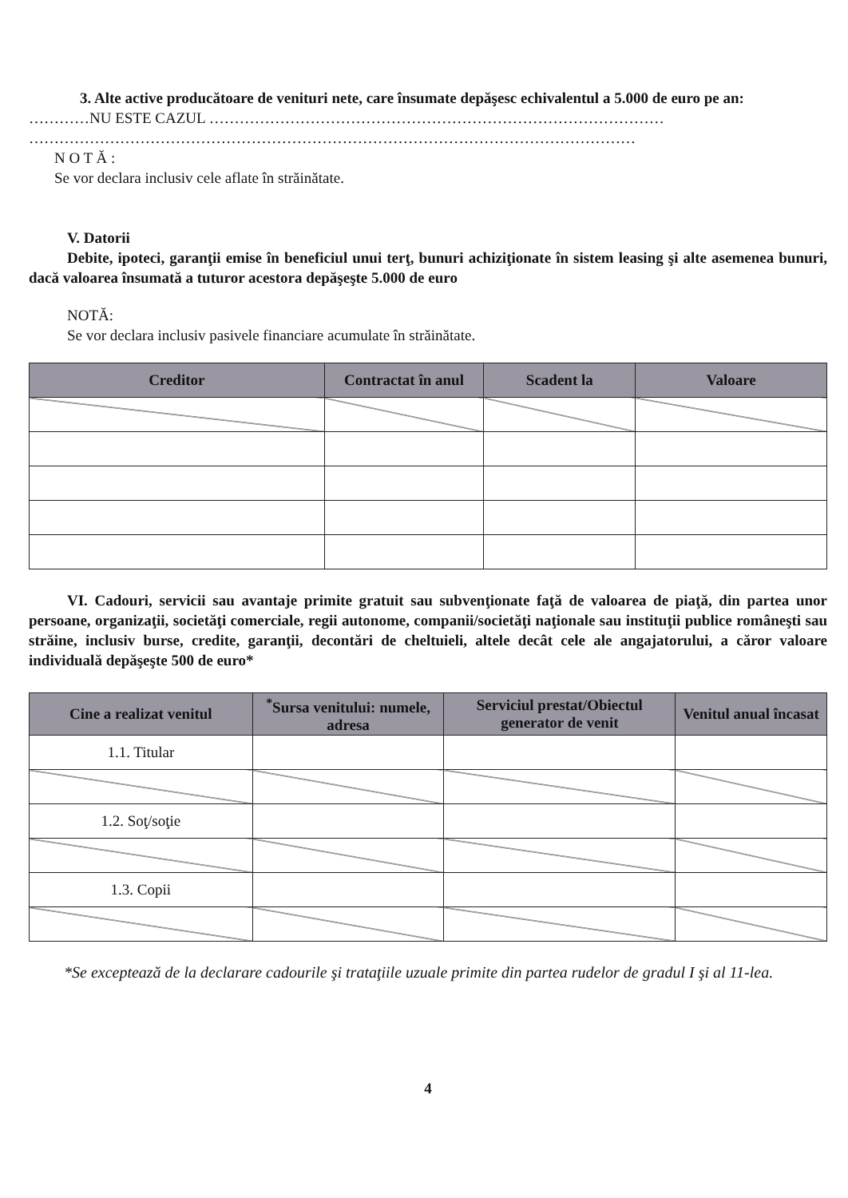3. Alte active producătoare de venituri nete, care însumate depăşesc echivalentul a 5.000 de euro pe an:
…………NU ESTE CAZUL ………………………………………………………………………………
…………………………………………………………………………………………………………
N O T Ă :
Se vor declara inclusiv cele aflate în străinătate.
V. Datorii
Debite, ipoteci, garanţii emise în beneficiul unui terţ, bunuri achiziţionate în sistem leasing şi alte asemenea bunuri, dacă valoarea însumată a tuturor acestora depăşeşte 5.000 de euro
NOTĂ:
Se vor declara inclusiv pasivele financiare acumulate în străinătate.
| Creditor | Contractat în anul | Scadent la | Valoare |
| --- | --- | --- | --- |
VI. Cadouri, servicii sau avantaje primite gratuit sau subvenţionate faţă de valoarea de piaţă, din partea unor persoane, organizaţii, societăţi comerciale, regii autonome, companii/societăţi naţionale sau instituţii publice româneşti sau străine, inclusiv burse, credite, garanţii, decontări de cheltuieli, altele decât cele ale angajatorului, a căror valoare individuală depăşeşte 500 de euro*
| Cine a realizat venitul | <sup>*</sup> Sursa venitului: numele, adresa | Serviciul prestat/Obiectul generator de venit | Venitul anual încasat |
| --- | --- | --- | --- |
| 1.1. Titular | | | |
| 1.2. Soţ/soţie | | | |
| 1.3. Copii | | | |
*Se exceptează de la declarare cadourile şi trataţiile uzuale primite din partea rudelor de gradul I şi al 11-lea.
4